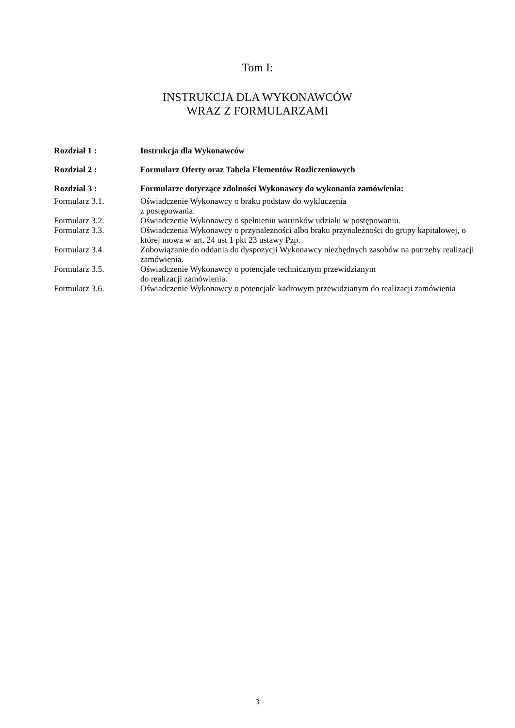Tom I:
INSTRUKCJA DLA WYKONAWCÓW
WRAZ Z FORMULARZAMI
Rozdział 1 : Instrukcja dla Wykonawców
Rozdział 2 : Formularz Oferty oraz Tabela Elementów Rozliczeniowych
Rozdział 3 : Formularze dotyczące zdolności Wykonawcy do wykonania zamówienia:
Formularz 3.1. Oświadczenie Wykonawcy o braku podstaw do wykluczenia
z postępowania.
Formularz 3.2. Oświadczenie Wykonawcy o spełnieniu warunków udziału w postępowaniu.
Formularz 3.3. Oświadczenia Wykonawcy o przynależności albo braku przynależności do grupy kapitałowej, o której mowa w art. 24 ust 1 pkt 23 ustawy Pzp.
Formularz 3.4. Zobowiązanie do oddania do dyspozycji Wykonawcy niezbędnych zasobów na potrzeby realizacji zamówienia.
Formularz 3.5. Oświadczenie Wykonawcy o potencjale technicznym przewidzianym
do realizacji zamówienia.
Formularz 3.6. Oświadczenie Wykonawcy o potencjale kadrowym przewidzianym do realizacji zamówienia
3